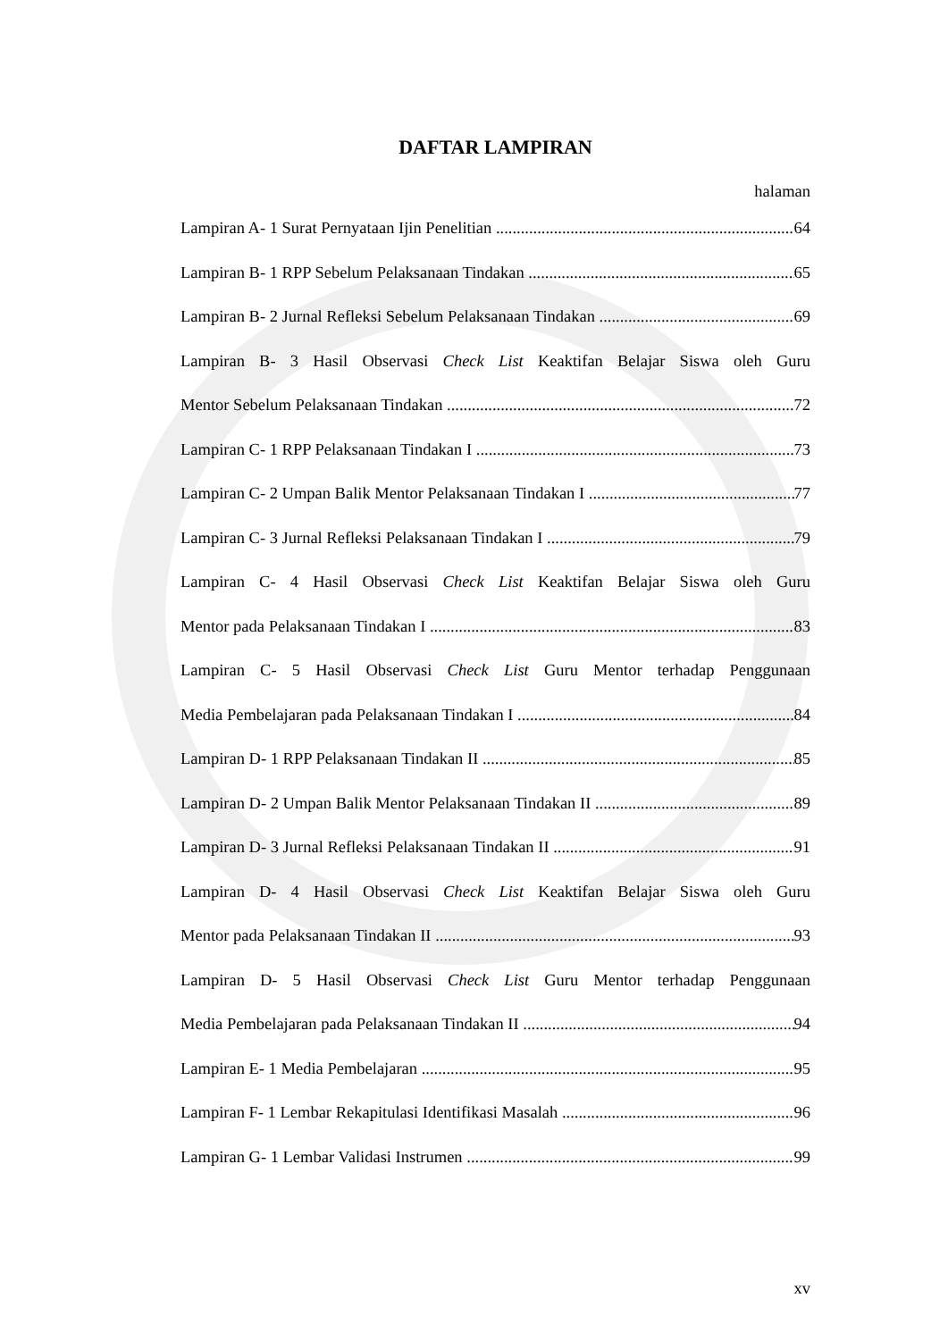DAFTAR LAMPIRAN
halaman
Lampiran A- 1 Surat Pernyataan Ijin Penelitian 64
Lampiran B- 1 RPP Sebelum Pelaksanaan Tindakan 65
Lampiran B- 2 Jurnal Refleksi Sebelum Pelaksanaan Tindakan 69
Lampiran B- 3 Hasil Observasi Check List Keaktifan Belajar Siswa oleh Guru
Mentor Sebelum Pelaksanaan Tindakan 72
Lampiran C- 1 RPP Pelaksanaan Tindakan I 73
Lampiran C- 2 Umpan Balik Mentor Pelaksanaan Tindakan I 77
Lampiran C- 3 Jurnal Refleksi Pelaksanaan Tindakan I 79
Lampiran C- 4 Hasil Observasi Check List Keaktifan Belajar Siswa oleh Guru
Mentor pada Pelaksanaan Tindakan I 83
Lampiran C- 5 Hasil Observasi Check List Guru Mentor terhadap Penggunaan
Media Pembelajaran pada Pelaksanaan Tindakan I 84
Lampiran D- 1 RPP Pelaksanaan Tindakan II 85
Lampiran D- 2 Umpan Balik Mentor Pelaksanaan Tindakan II 89
Lampiran D- 3 Jurnal Refleksi Pelaksanaan Tindakan II 91
Lampiran D- 4 Hasil Observasi Check List Keaktifan Belajar Siswa oleh Guru
Mentor pada Pelaksanaan Tindakan II 93
Lampiran D- 5 Hasil Observasi Check List Guru Mentor terhadap Penggunaan
Media Pembelajaran pada Pelaksanaan Tindakan II 94
Lampiran E- 1 Media Pembelajaran 95
Lampiran F- 1 Lembar Rekapitulasi Identifikasi Masalah 96
Lampiran G- 1 Lembar Validasi Instrumen 99
xv